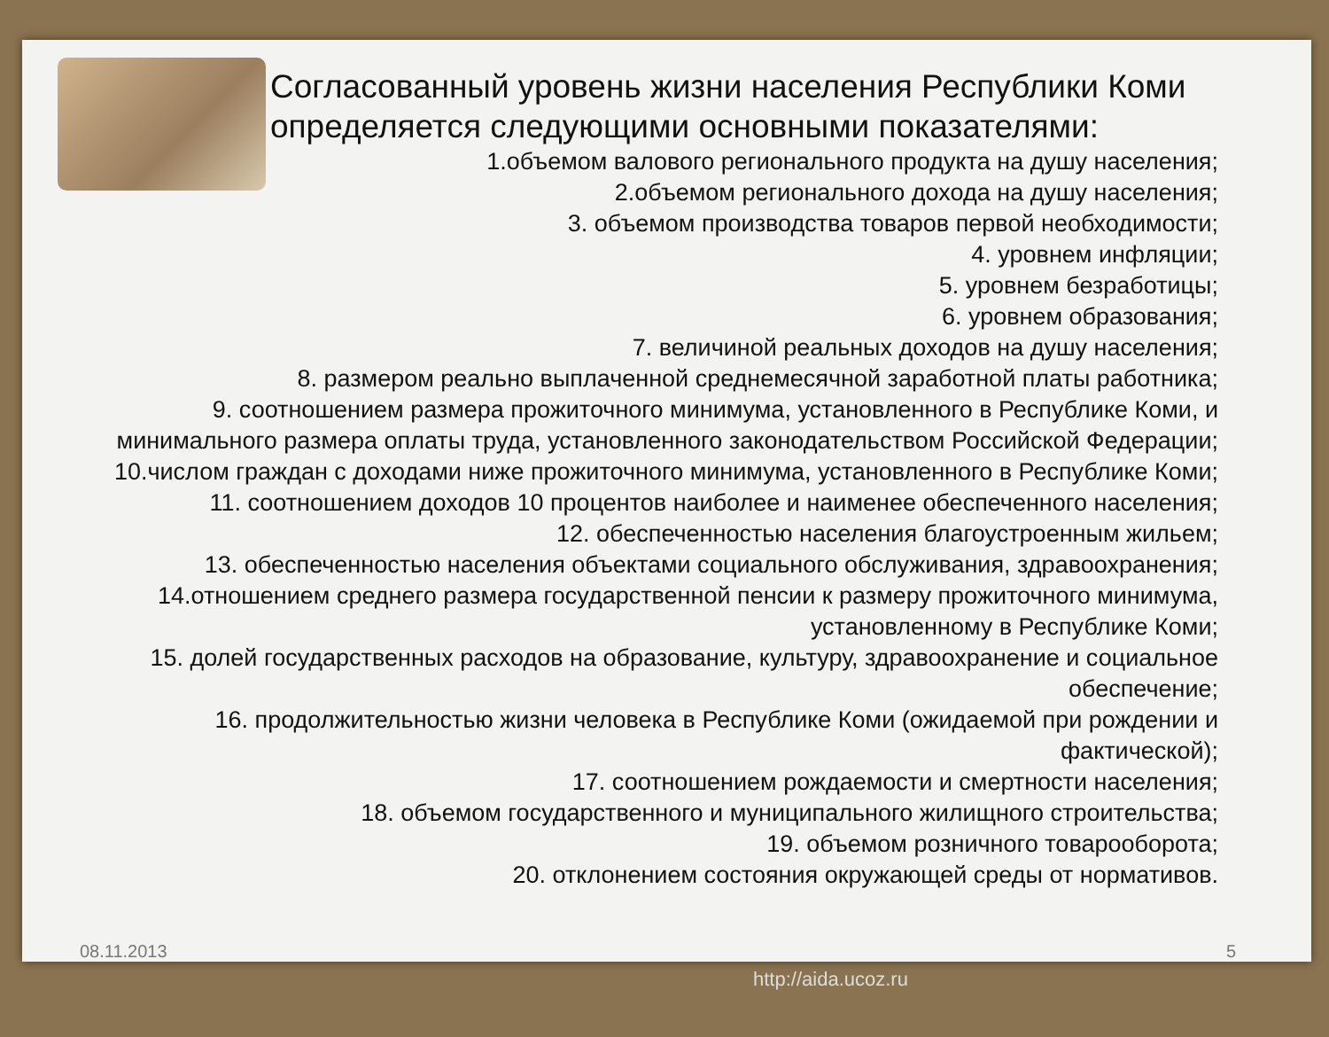Согласованный уровень жизни населения Республики Коми определяется следующими основными показателями:
1.объемом валового регионального продукта на душу населения;
2.объемом регионального дохода на душу населения;
3. объемом производства товаров первой необходимости;
4. уровнем инфляции;
5. уровнем безработицы;
6. уровнем образования;
7. величиной реальных доходов на душу населения;
8. размером реально выплаченной среднемесячной заработной платы работника;
9. соотношением размера прожиточного минимума, установленного в Республике Коми, и минимального размера оплаты труда, установленного законодательством Российской Федерации;
10.числом граждан с доходами ниже прожиточного минимума, установленного в Республике Коми;
11. соотношением доходов 10 процентов наиболее и наименее обеспеченного населения;
12. обеспеченностью населения благоустроенным жильем;
13. обеспеченностью населения объектами социального обслуживания, здравоохранения;
14.отношением среднего размера государственной пенсии к размеру прожиточного минимума, установленному в Республике Коми;
15. долей государственных расходов на образование, культуру, здравоохранение и социальное обеспечение;
16. продолжительностью жизни человека в Республике Коми (ожидаемой при рождении и фактической);
17. соотношением рождаемости и смертности населения;
18. объемом государственного и муниципального жилищного строительства;
19. объемом розничного товарооборота;
20. отклонением состояния окружающей среды от нормативов.
08.11.2013 5
http://aida.ucoz.ru